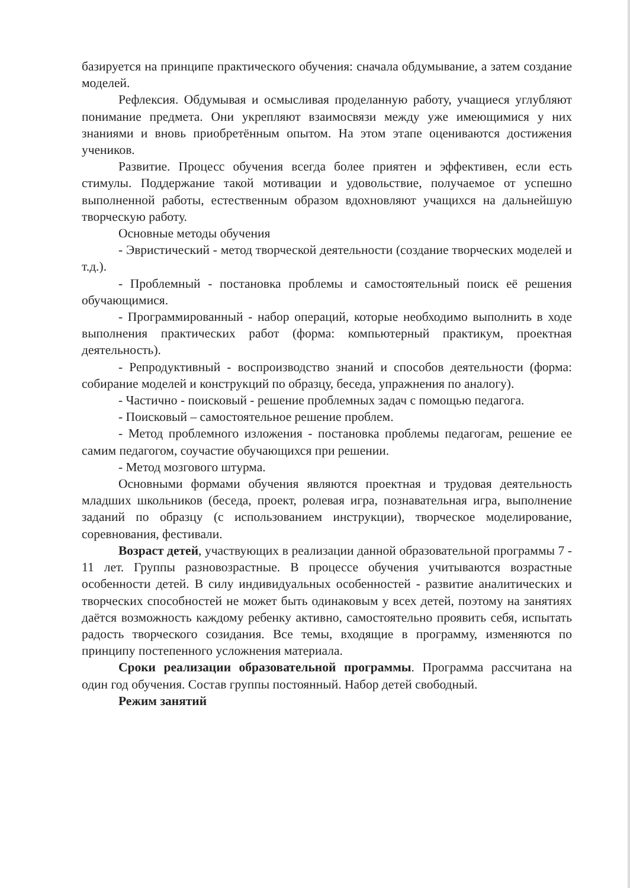базируется на принципе практического обучения: сначала обдумывание, а затем создание моделей.
Рефлексия. Обдумывая и осмысливая проделанную работу, учащиеся углубляют понимание предмета. Они укрепляют взаимосвязи между уже имеющимися у них знаниями и вновь приобретённым опытом. На этом этапе оцениваются достижения учеников.
Развитие. Процесс обучения всегда более приятен и эффективен, если есть стимулы. Поддержание такой мотивации и удовольствие, получаемое от успешно выполненной работы, естественным образом вдохновляют учащихся на дальнейшую творческую работу.
Основные методы обучения
- Эвристический - метод творческой деятельности (создание творческих моделей и т.д.).
- Проблемный - постановка проблемы и самостоятельный поиск её решения обучающимися.
- Программированный - набор операций, которые необходимо выполнить в ходе выполнения практических работ (форма: компьютерный практикум, проектная деятельность).
- Репродуктивный - воспроизводство знаний и способов деятельности (форма: собирание моделей и конструкций по образцу, беседа, упражнения по аналогу).
- Частично - поисковый - решение проблемных задач с помощью педагога.
- Поисковый – самостоятельное решение проблем.
- Метод проблемного изложения - постановка проблемы педагогам, решение ее самим педагогом, соучастие обучающихся при решении.
- Метод мозгового штурма.
Основными формами обучения являются проектная и трудовая деятельность младших школьников (беседа, проект, ролевая игра, познавательная игра, выполнение заданий по образцу (с использованием инструкции), творческое моделирование, соревнования, фестивали.
Возраст детей, участвующих в реализации данной образовательной программы 7 - 11 лет. Группы разновозрастные. В процессе обучения учитываются возрастные особенности детей. В силу индивидуальных особенностей - развитие аналитических и творческих способностей не может быть одинаковым у всех детей, поэтому на занятиях даётся возможность каждому ребенку активно, самостоятельно проявить себя, испытать радость творческого созидания. Все темы, входящие в программу, изменяются по принципу постепенного усложнения материала.
Сроки реализации образовательной программы. Программа рассчитана на один год обучения. Состав группы постоянный. Набор детей свободный.
Режим занятий